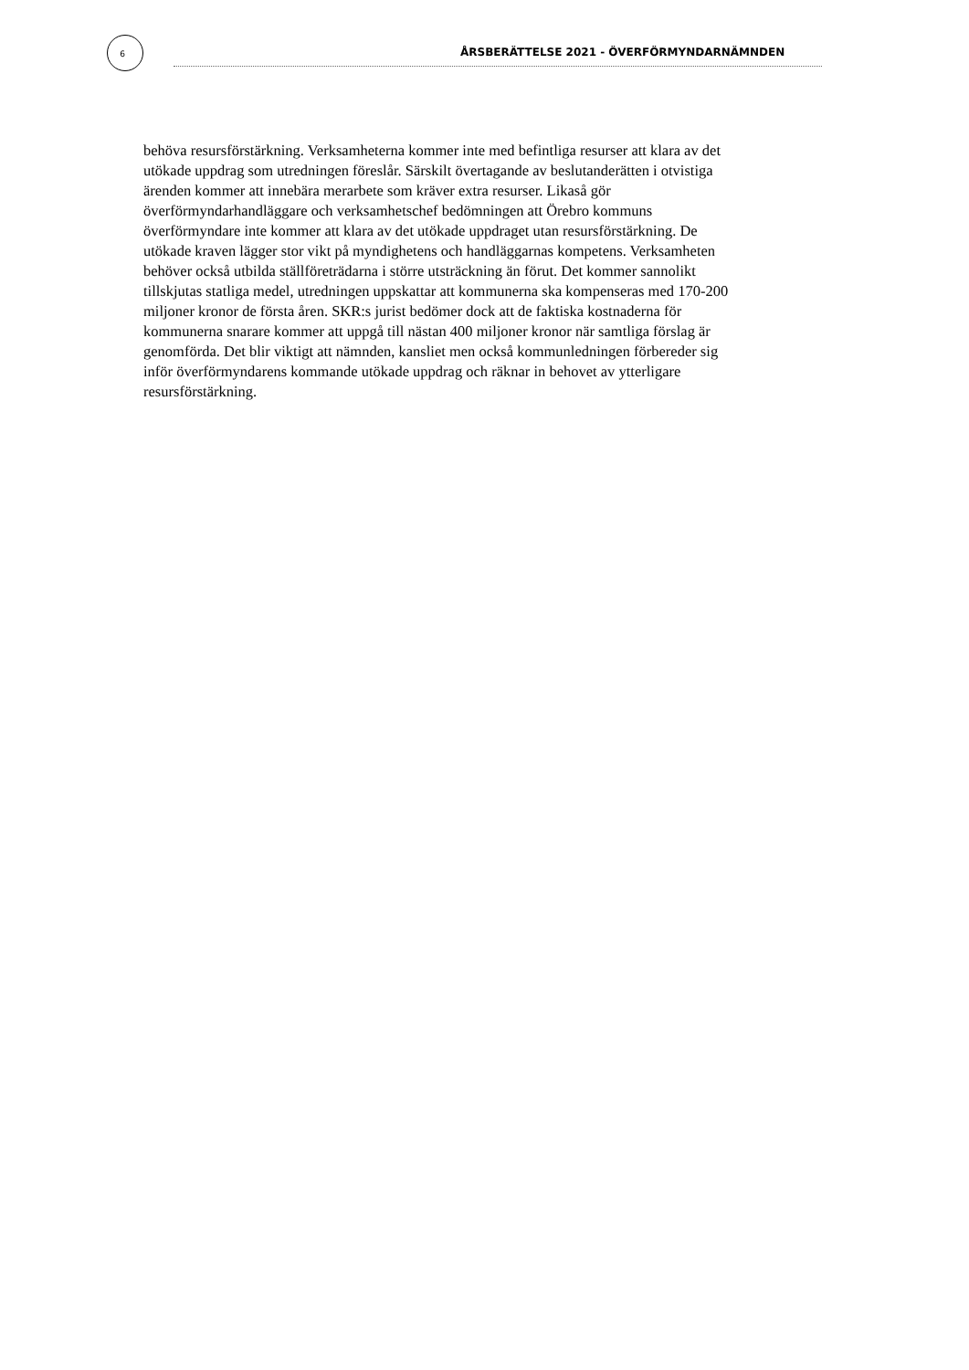6
ÅRSBERÄTTELSE 2021 - ÖVERFÖRMYNDARNÄMNDEN
behöva resursförstärkning. Verksamheterna kommer inte med befintliga resurser att klara av det utökade uppdrag som utredningen föreslår. Särskilt övertagande av beslutanderätten i otvistiga ärenden kommer att innebära merarbete som kräver extra resurser. Likaså gör överförmyndarhandläggare och verksamhetschef bedömningen att Örebro kommuns överförmyndare inte kommer att klara av det utökade uppdraget utan resursförstärkning. De utökade kraven lägger stor vikt på myndighetens och handläggarnas kompetens. Verksamheten behöver också utbilda ställföreträdarna i större utsträckning än förut. Det kommer sannolikt tillskjutas statliga medel, utredningen uppskattar att kommunerna ska kompenseras med 170-200 miljoner kronor de första åren. SKR:s jurist bedömer dock att de faktiska kostnaderna för kommunerna snarare kommer att uppgå till nästan 400 miljoner kronor när samtliga förslag är genomförda. Det blir viktigt att nämnden, kansliet men också kommunledningen förbereder sig inför överförmyndarens kommande utökade uppdrag och räknar in behovet av ytterligare resursförstärkning.